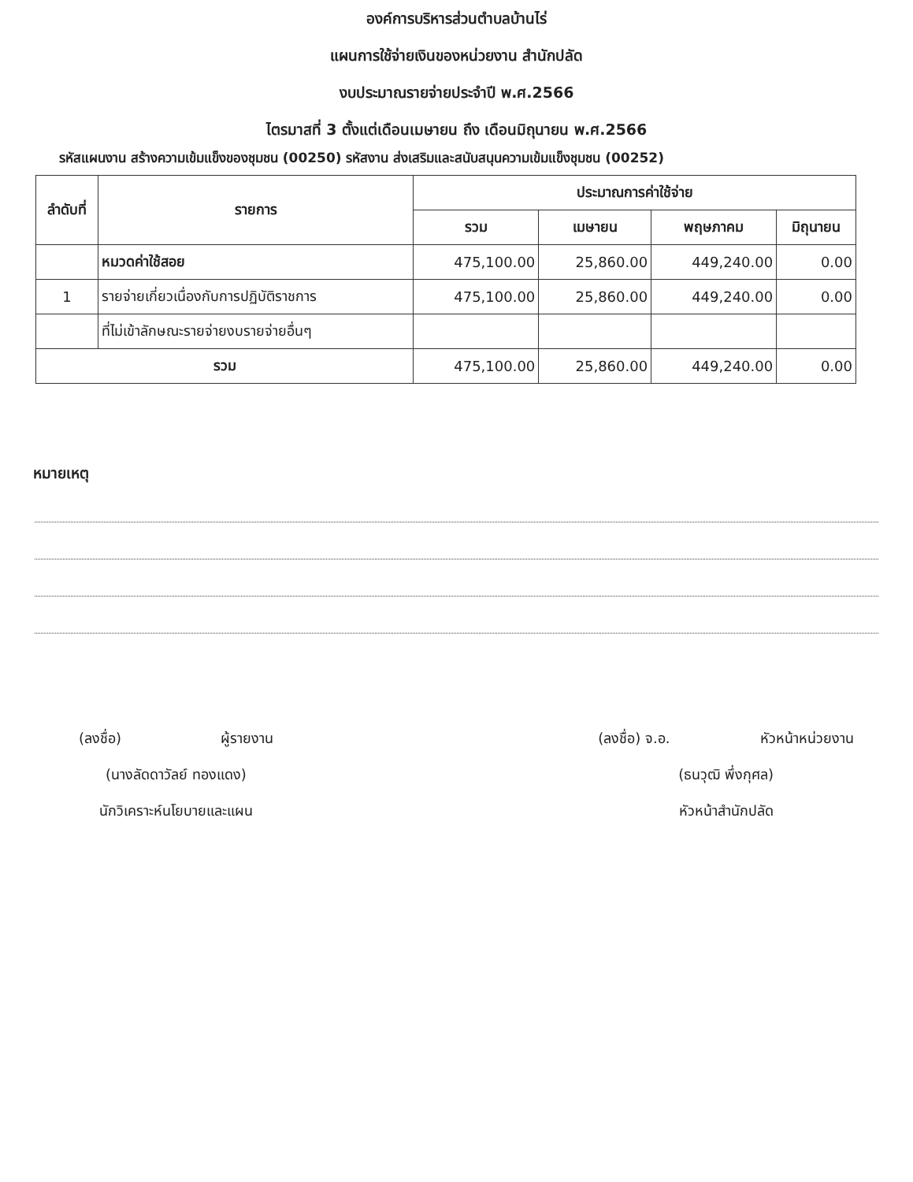องค์การบริหารส่วนตำบลบ้านไร่
แผนการใช้จ่ายเงินของหน่วยงาน สำนักปลัด
งบประมาณรายจ่ายประจำปี พ.ศ.2566
ไตรมาสที่ 3 ตั้งแต่เดือนเมษายน ถึง เดือนมิถุนายน พ.ศ.2566
รหัสแผนงาน สร้างความเข้มแข็งของชุมชน (00250) รหัสงาน ส่งเสริมและสนับสนุนความเข้มแข็งชุมชน (00252)
| ลำดับที่ | รายการ | ประมาณการค่าใช้จ่าย | | | |
| --- | --- | --- | --- | --- | --- |
| | | รวม | เมษายน | พฤษภาคม | มิถุนายน |
| | หมวดค่าใช้สอย | 475,100.00 | 25,860.00 | 449,240.00 | 0.00 |
| 1 | รายจ่ายเกี่ยวเนื่องกับการปฏิบัติราชการ | 475,100.00 | 25,860.00 | 449,240.00 | 0.00 |
| | ที่ไม่เข้าลักษณะรายจ่ายงบรายจ่ายอื่นๆ | | | | |
| รวม | | 475,100.00 | 25,860.00 | 449,240.00 | 0.00 |
หมายเหตุ
(ลงชื่อ) ผู้รายงาน
(นางลัดดาวัลย์ ทองแดง)
นักวิเคราะห์นโยบายและแผน
(ลงชื่อ) จ.อ. หัวหน้าหน่วยงาน
(ธนวุฒิ พึ่งกุศล)
หัวหน้าสำนักปลัด